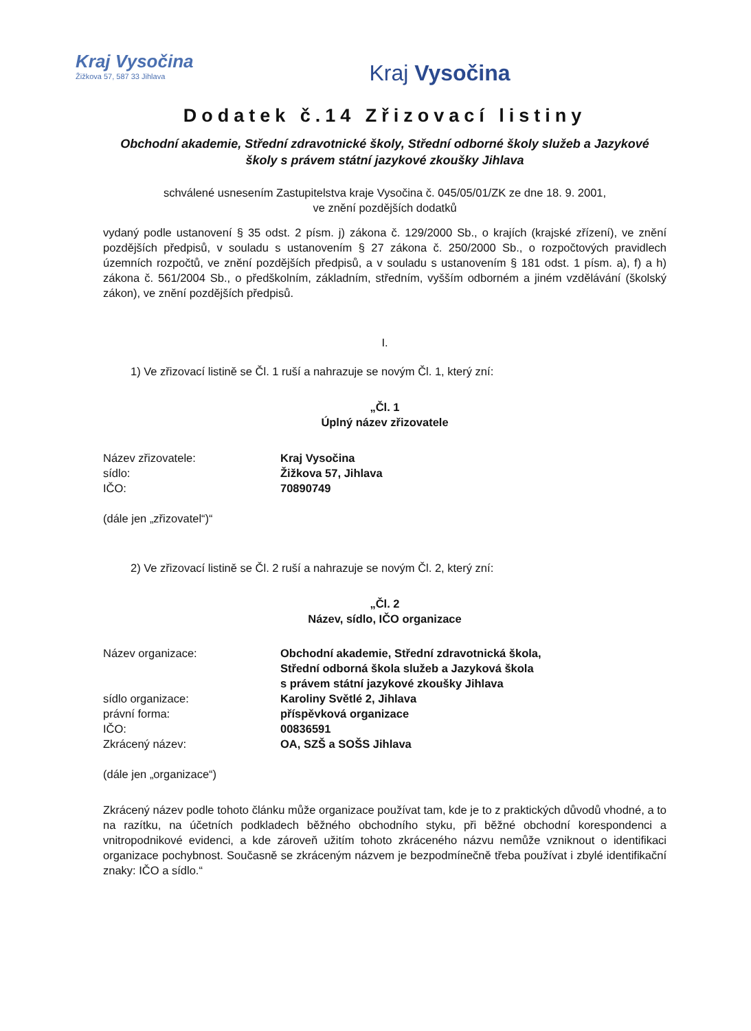Kraj Vysočina
Žižkova 57, 587 33 Jihlava
Kraj Vysočina
Dodatek č.14 Zřizovací listiny
Obchodní akademie, Střední zdravotnické školy, Střední odborné školy služeb a Jazykové školy s právem státní jazykové zkoušky Jihlava
schválené usnesením Zastupitelstva kraje Vysočina č. 045/05/01/ZK ze dne 18. 9. 2001,
ve znění pozdějších dodatků
vydaný podle ustanovení § 35 odst. 2 písm. j) zákona č. 129/2000 Sb., o krajích (krajské zřízení), ve znění pozdějších předpisů, v souladu s ustanovením § 27 zákona č. 250/2000 Sb., o rozpočtových pravidlech územních rozpočtů, ve znění pozdějších předpisů, a v souladu s ustanovením § 181 odst. 1 písm. a), f) a h) zákona č. 561/2004 Sb., o předškolním, základním, středním, vyšším odborném a jiném vzdělávání (školský zákon), ve znění pozdějších předpisů.
I.
1) Ve zřizovací listině se Čl. 1 ruší a nahrazuje se novým Čl. 1, který zní:
„Čl. 1
Úplný název zřizovatele
Název zřizovatele: Kraj Vysočina
sídlo: Žižkova 57, Jihlava
IČO: 70890749
(dále jen „zřizovatel“)“
2) Ve zřizovací listině se Čl. 2 ruší a nahrazuje se novým Čl. 2, který zní:
„Čl. 2
Název, sídlo, IČO organizace
Název organizace: Obchodní akademie, Střední zdravotnická škola,
Střední odborná škola služeb a Jazyková škola
s právem státní jazykové zkoušky Jihlava
sídlo organizace: Karoliny Světlé 2, Jihlava
právní forma: příspěvková organizace
IČO: 00836591
Zkrácený název: OA, SZŠ a SOŠS Jihlava
(dále jen „organizace“)
Zkrácený název podle tohoto článku může organizace používat tam, kde je to z praktických důvodů vhodné, a to na razítku, na účetních podkladech běžného obchodního styku, při běžné obchodní korespondenci a vnitropodnikové evidenci, a kde zároveň užitím tohoto zkráceného názvu nemůže vzniknout o identifikaci organizace pochybnost. Současně se zkráceným názvem je bezpodmínečně třeba používat i zbylé identifikační znaky: IČO a sídlo.“